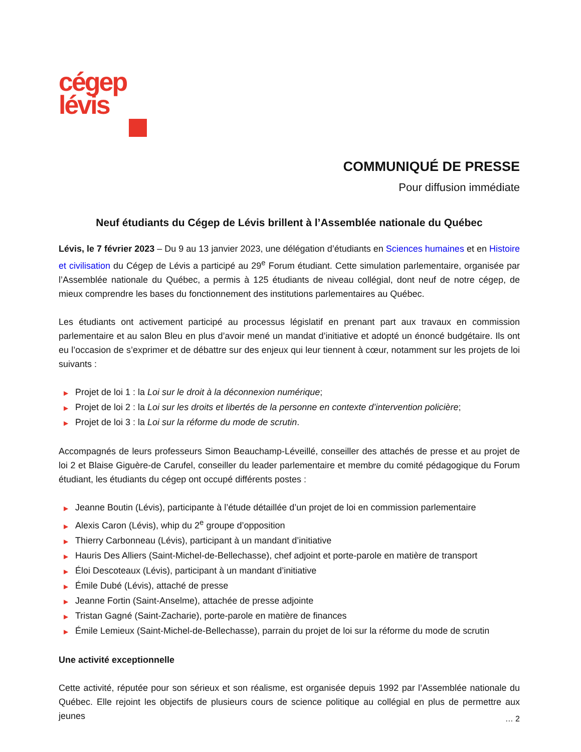cégep
lévis
COMMUNIQUÉ DE PRESSE
Pour diffusion immédiate
Neuf étudiants du Cégep de Lévis brillent à l’Assemblée nationale du Québec
Lévis, le 7 février 2023 – Du 9 au 13 janvier 2023, une délégation d’étudiants en Sciences humaines et en Histoire et civilisation du Cégep de Lévis a participé au 29<sup>e</sup> Forum étudiant. Cette simulation parlementaire, organisée par l’Assemblée nationale du Québec, a permis à 125 étudiants de niveau collégial, dont neuf de notre cégep, de mieux comprendre les bases du fonctionnement des institutions parlementaires au Québec.
Les étudiants ont activement participé au processus législatif en prenant part aux travaux en commission parlementaire et au salon Bleu en plus d’avoir mené un mandat d’initiative et adopté un énoncé budgétaire. Ils ont eu l’occasion de s’exprimer et de débattre sur des enjeux qui leur tiennent à cœur, notamment sur les projets de loi suivants :
▶ Projet de loi 1 : la Loi sur le droit à la déconnexion numérique;
▶ Projet de loi 2 : la Loi sur les droits et libertés de la personne en contexte d’intervention policière;
▶ Projet de loi 3 : la Loi sur la réforme du mode de scrutin.
Accompagnés de leurs professeurs Simon Beauchamp-Léveillé, conseiller des attachés de presse et au projet de loi 2 et Blaise Giguère-de Carufel, conseiller du leader parlementaire et membre du comité pédagogique du Forum étudiant, les étudiants du cégep ont occupé différents postes :
▶ Jeanne Boutin (Lévis), participante à l’étude détaillée d’un projet de loi en commission parlementaire
▶ Alexis Caron (Lévis), whip du 2<sup>e</sup> groupe d’opposition
▶ Thierry Carbonneau (Lévis), participant à un mandant d’initiative
▶ Hauris Des Alliers (Saint-Michel-de-Bellechasse), chef adjoint et porte-parole en matière de transport
▶ Éloi Descoteaux (Lévis), participant à un mandant d’initiative
▶ Émile Dubé (Lévis), attaché de presse
▶ Jeanne Fortin (Saint-Anselme), attachée de presse adjointe
▶ Tristan Gagné (Saint-Zacharie), porte-parole en matière de finances
▶ Émile Lemieux (Saint-Michel-de-Bellechasse), parrain du projet de loi sur la réforme du mode de scrutin
Une activité exceptionnelle
Cette activité, réputée pour son sérieux et son réalisme, est organisée depuis 1992 par l’Assemblée nationale du Québec. Elle rejoint les objectifs de plusieurs cours de science politique au collégial en plus de permettre aux jeunes
… 2